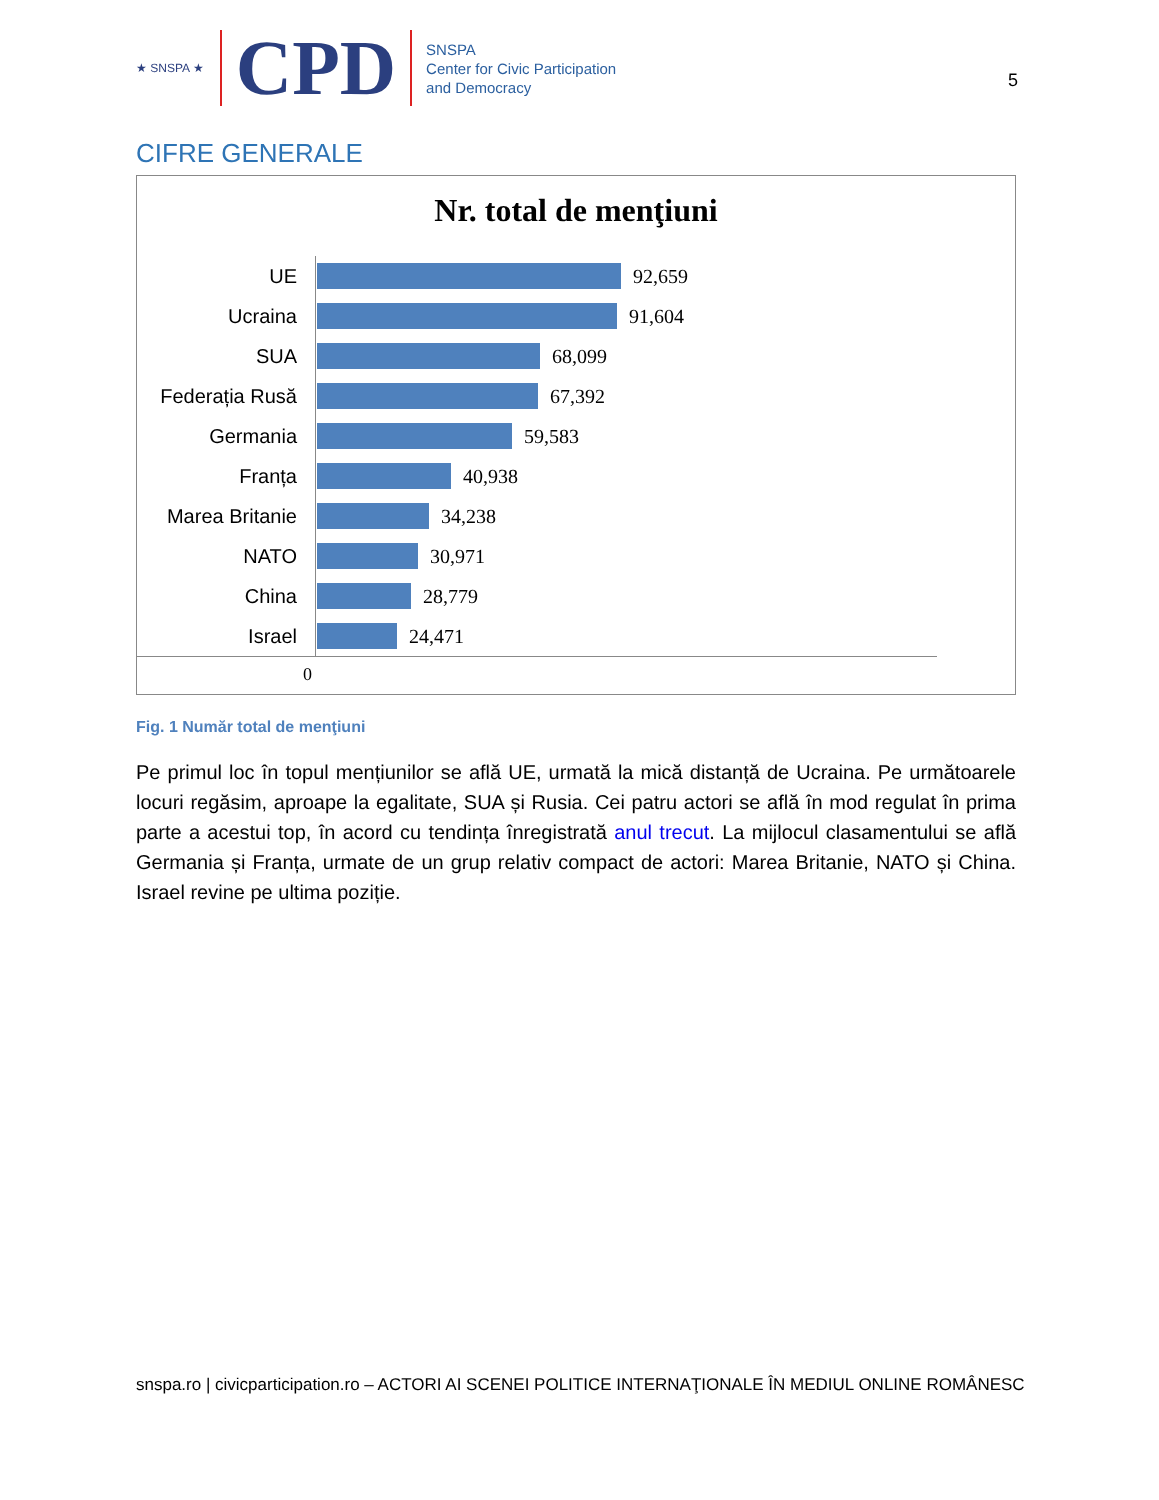★ SNSPA ★ CPD
SNSPA
Center for Civic Participation
and Democracy
5
CIFRE GENERALE
Nr. total de menţiuni
UE
92,659
Ucraina
91,604
SUA
68,099
Federația Rusă
67,392
Germania
59,583
Franța
40,938
Marea Britanie
34,238
NATO
30,971
China
28,779
Israel
24,471
0
Fig. 1 Număr total de menţiuni
Pe primul loc în topul mențiunilor se află UE, urmată la mică distanță de Ucraina. Pe următoarele locuri regăsim, aproape la egalitate, SUA și Rusia. Cei patru actori se află în mod regulat în prima parte a acestui top, în acord cu tendința înregistrată anul trecut. La mijlocul clasamentului se află Germania și Franța, urmate de un grup relativ compact de actori: Marea Britanie, NATO și China. Israel revine pe ultima poziție.
snspa.ro | civicparticipation.ro – ACTORI AI SCENEI POLITICE INTERNAŢIONALE ÎN MEDIUL ONLINE ROMÂNESC